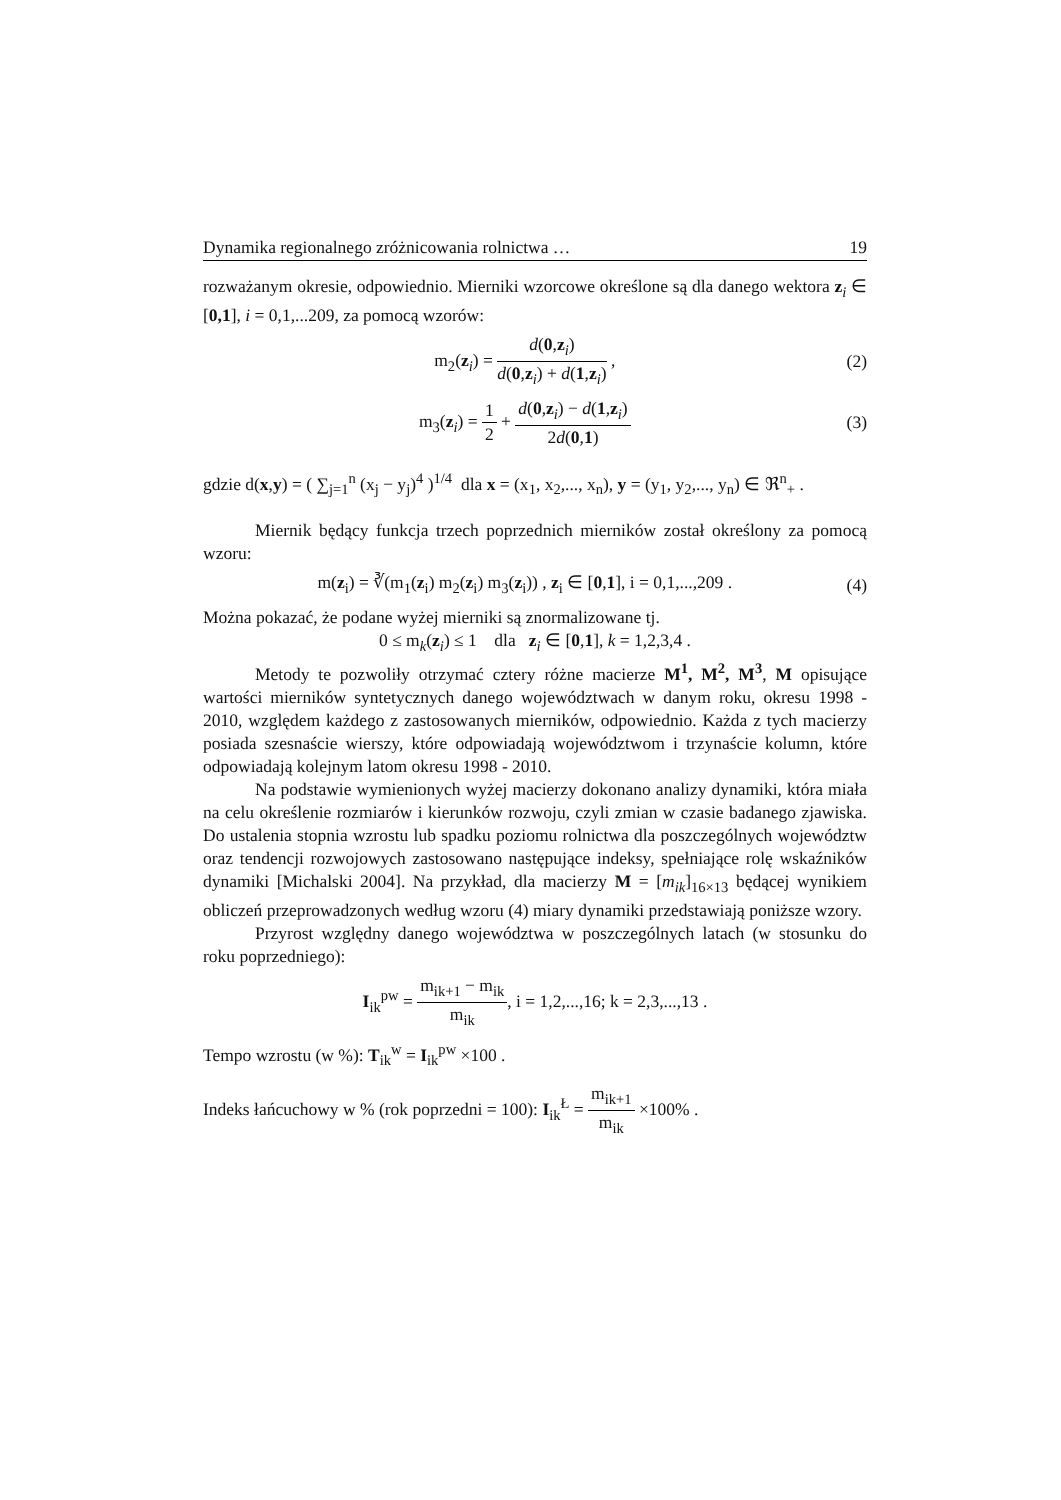Dynamika regionalnego zróżnicowania rolnictwa … 19
rozważanym okresie, odpowiednio. Mierniki wzorcowe określone są dla danego wektora z<sub>i</sub> ∈ [0,1], i = 0,1,...209, za pomocą wzorów:
m<sub>2</sub>(z<sub>i</sub>) = d(0,z<sub>i</sub>) d(0,z<sub>i</sub>) + d(1,z<sub>i</sub>) , (2)
m<sub>3</sub>(z<sub>i</sub>) = 1 2 + d(0,z<sub>i</sub>) − d(1,z<sub>i</sub>) 2d(0,1) (3)
gdzie d(x,y) = ( ∑<sub>j=1</sub><sup>n</sup> (x<sub>j</sub> − y<sub>j</sub>)<sup>4</sup> )<sup>1/4</sup> dla x = (x<sub>1</sub>, x<sub>2</sub>,..., x<sub>n</sub>), y = (y<sub>1</sub>, y<sub>2</sub>,..., y<sub>n</sub>) ∈ ℜ<sup>n</sup><sub>+</sub> .
Miernik będący funkcja trzech poprzednich mierników został określony za pomocą wzoru:
m(z<sub>i</sub>) = ∛(m<sub>1</sub>(z<sub>i</sub>) m<sub>2</sub>(z<sub>i</sub>) m<sub>3</sub>(z<sub>i</sub>)) , z<sub>i</sub> ∈ [0,1], i = 0,1,...,209 . (4)
Można pokazać, że podane wyżej mierniki są znormalizowane tj.
0 ≤ m<sub>k</sub>(z<sub>i</sub>) ≤ 1 dla z<sub>i</sub> ∈ [0,1], k = 1,2,3,4 .
Metody te pozwoliły otrzymać cztery różne macierze M<sup>1</sup>, M<sup>2</sup>, M<sup>3</sup>, M opisujące wartości mierników syntetycznych danego województwach w danym roku, okresu 1998 - 2010, względem każdego z zastosowanych mierników, odpowiednio. Każda z tych macierzy posiada szesnaście wierszy, które odpowiadają województwom i trzynaście kolumn, które odpowiadają kolejnym latom okresu 1998 - 2010.
Na podstawie wymienionych wyżej macierzy dokonano analizy dynamiki, która miała na celu określenie rozmiarów i kierunków rozwoju, czyli zmian w czasie badanego zjawiska. Do ustalenia stopnia wzrostu lub spadku poziomu rolnictwa dla poszczególnych województw oraz tendencji rozwojowych zastosowano następujące indeksy, spełniające rolę wskaźników dynamiki [Michalski 2004]. Na przykład, dla macierzy M = [m<sub>ik</sub>]<sub>16×13</sub> będącej wynikiem obliczeń przeprowadzonych według wzoru (4) miary dynamiki przedstawiają poniższe wzory.
Przyrost względny danego województwa w poszczególnych latach (w stosunku do roku poprzedniego):
I<sub>ik</sub><sup>pw</sup> = m<sub>ik+1</sub> − m<sub>ik</sub> m<sub>ik</sub>, i = 1,2,...,16; k = 2,3,...,13 .
Tempo wzrostu (w %): T<sub>ik</sub><sup>w</sup> = I<sub>ik</sub><sup>pw</sup> ×100 .
Indeks łańcuchowy w % (rok poprzedni = 100): I<sub>ik</sub><sup>Ł</sup> = m<sub>ik+1</sub> m<sub>ik</sub> ×100% .